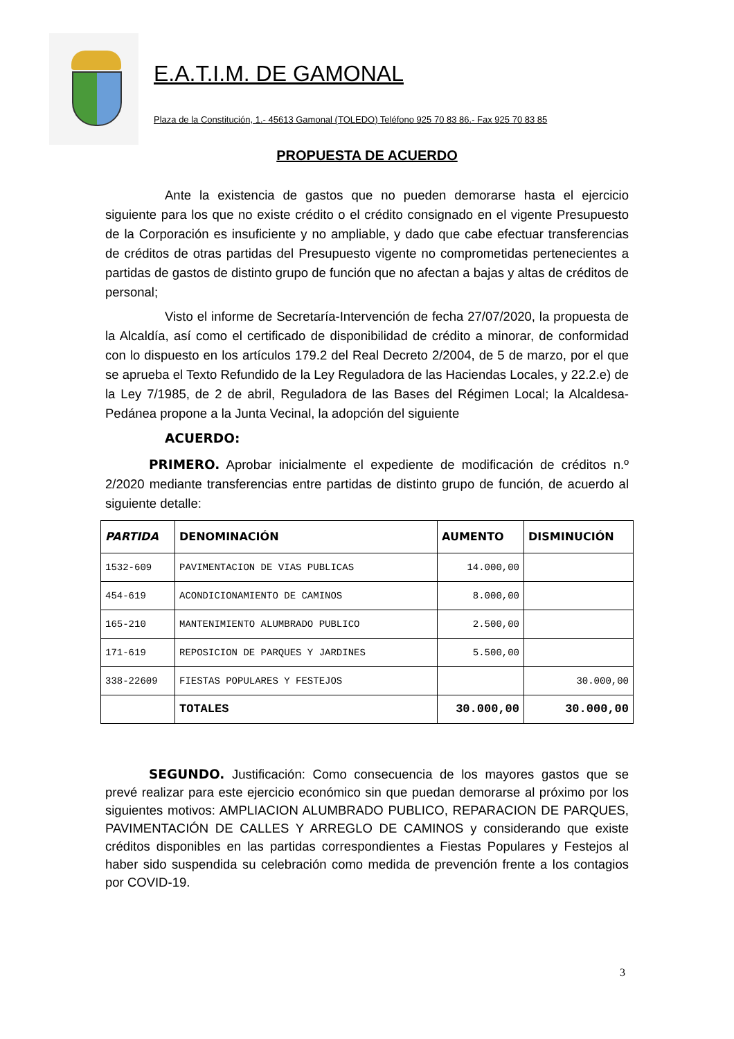E.A.T.I.M. DE GAMONAL
Plaza de la Constitución, 1.- 45613 Gamonal (TOLEDO) Teléfono 925 70 83 86.- Fax 925 70 83 85
PROPUESTA DE ACUERDO
Ante la existencia de gastos que no pueden demorarse hasta el ejercicio siguiente para los que no existe crédito o el crédito consignado en el vigente Presupuesto de la Corporación es insuficiente y no ampliable, y dado que cabe efectuar transferencias de créditos de otras partidas del Presupuesto vigente no comprometidas pertenecientes a partidas de gastos de distinto grupo de función que no afectan a bajas y altas de créditos de personal;
Visto el informe de Secretaría-Intervención de fecha 27/07/2020, la propuesta de la Alcaldía, así como el certificado de disponibilidad de crédito a minorar, de conformidad con lo dispuesto en los artículos 179.2 del Real Decreto 2/2004, de 5 de marzo, por el que se aprueba el Texto Refundido de la Ley Reguladora de las Haciendas Locales, y 22.2.e) de la Ley 7/1985, de 2 de abril, Reguladora de las Bases del Régimen Local; la Alcaldesa-Pedánea propone a la Junta Vecinal, la adopción del siguiente
ACUERDO:
PRIMERO. Aprobar inicialmente el expediente de modificación de créditos n.º 2/2020 mediante transferencias entre partidas de distinto grupo de función, de acuerdo al siguiente detalle:
| PARTIDA | DENOMINACIÓN | AUMENTO | DISMINUCIÓN |
| --- | --- | --- | --- |
| 1532-609 | PAVIMENTACION DE VIAS PUBLICAS | 14.000,00 | |
| 454-619 | ACONDICIONAMIENTO DE CAMINOS | 8.000,00 | |
| 165-210 | MANTENIMIENTO ALUMBRADO PUBLICO | 2.500,00 | |
| 171-619 | REPOSICION DE PARQUES Y JARDINES | 5.500,00 | |
| 338-22609 | FIESTAS POPULARES Y FESTEJOS | | 30.000,00 |
| | TOTALES | 30.000,00 | 30.000,00 |
SEGUNDO. Justificación: Como consecuencia de los mayores gastos que se prevé realizar para este ejercicio económico sin que puedan demorarse al próximo por los siguientes motivos: AMPLIACION ALUMBRADO PUBLICO, REPARACION DE PARQUES, PAVIMENTACIÓN DE CALLES Y ARREGLO DE CAMINOS y considerando que existe créditos disponibles en las partidas correspondientes a Fiestas Populares y Festejos al haber sido suspendida su celebración como medida de prevención frente a los contagios por COVID-19.
3